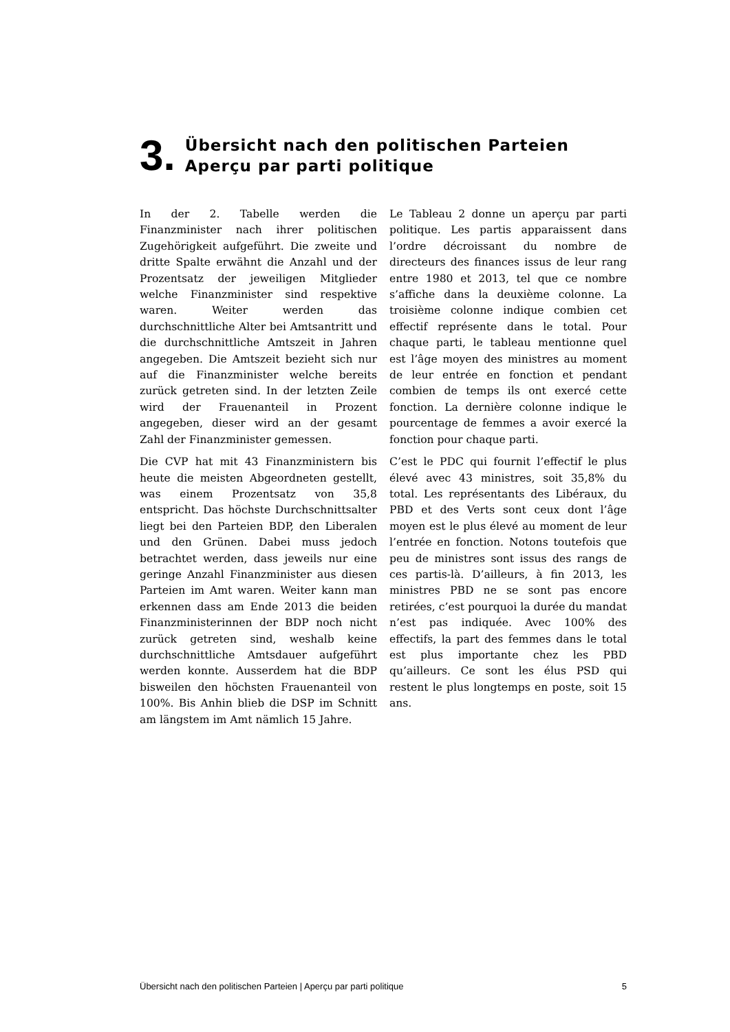3.
Übersicht nach den politischen Parteien
Aperçu par parti politique
In der 2. Tabelle werden die Finanzminister nach ihrer politischen Zugehörigkeit aufgeführt. Die zweite und dritte Spalte erwähnt die Anzahl und der Prozentsatz der jeweiligen Mitglieder welche Finanzminister sind respektive waren. Weiter werden das durchschnittliche Alter bei Amtsantritt und die durchschnittliche Amtszeit in Jahren angegeben. Die Amtszeit bezieht sich nur auf die Finanzminister welche bereits zurück getreten sind. In der letzten Zeile wird der Frauenanteil in Prozent angegeben, dieser wird an der gesamt Zahl der Finanzminister gemessen.
Die CVP hat mit 43 Finanzministern bis heute die meisten Abgeordneten gestellt, was einem Prozentsatz von 35,8 entspricht. Das höchste Durchschnittsalter liegt bei den Parteien BDP, den Liberalen und den Grünen. Dabei muss jedoch betrachtet werden, dass jeweils nur eine geringe Anzahl Finanzminister aus diesen Parteien im Amt waren. Weiter kann man erkennen dass am Ende 2013 die beiden Finanzministerinnen der BDP noch nicht zurück getreten sind, weshalb keine durchschnittliche Amtsdauer aufgeführt werden konnte. Ausserdem hat die BDP bisweilen den höchsten Frauenanteil von 100%. Bis Anhin blieb die DSP im Schnitt am längstem im Amt nämlich 15 Jahre.
Le Tableau 2 donne un aperçu par parti politique. Les partis apparaissent dans l’ordre décroissant du nombre de directeurs des finances issus de leur rang entre 1980 et 2013, tel que ce nombre s’affiche dans la deuxième colonne. La troisième colonne indique combien cet effectif représente dans le total. Pour chaque parti, le tableau mentionne quel est l’âge moyen des ministres au moment de leur entrée en fonction et pendant combien de temps ils ont exercé cette fonction. La dernière colonne indique le pourcentage de femmes a avoir exercé la fonction pour chaque parti.
C’est le PDC qui fournit l’effectif le plus élevé avec 43 ministres, soit 35,8% du total. Les représentants des Libéraux, du PBD et des Verts sont ceux dont l’âge moyen est le plus élevé au moment de leur l’entrée en fonction. Notons toutefois que peu de ministres sont issus des rangs de ces partis-là. D’ailleurs, à fin 2013, les ministres PBD ne se sont pas encore retirées, c’est pourquoi la durée du mandat n’est pas indiquée. Avec 100% des effectifs, la part des femmes dans le total est plus importante chez les PBD qu’ailleurs. Ce sont les élus PSD qui restent le plus longtemps en poste, soit 15 ans.
Übersicht nach den politischen Parteien | Aperçu par parti politique 5